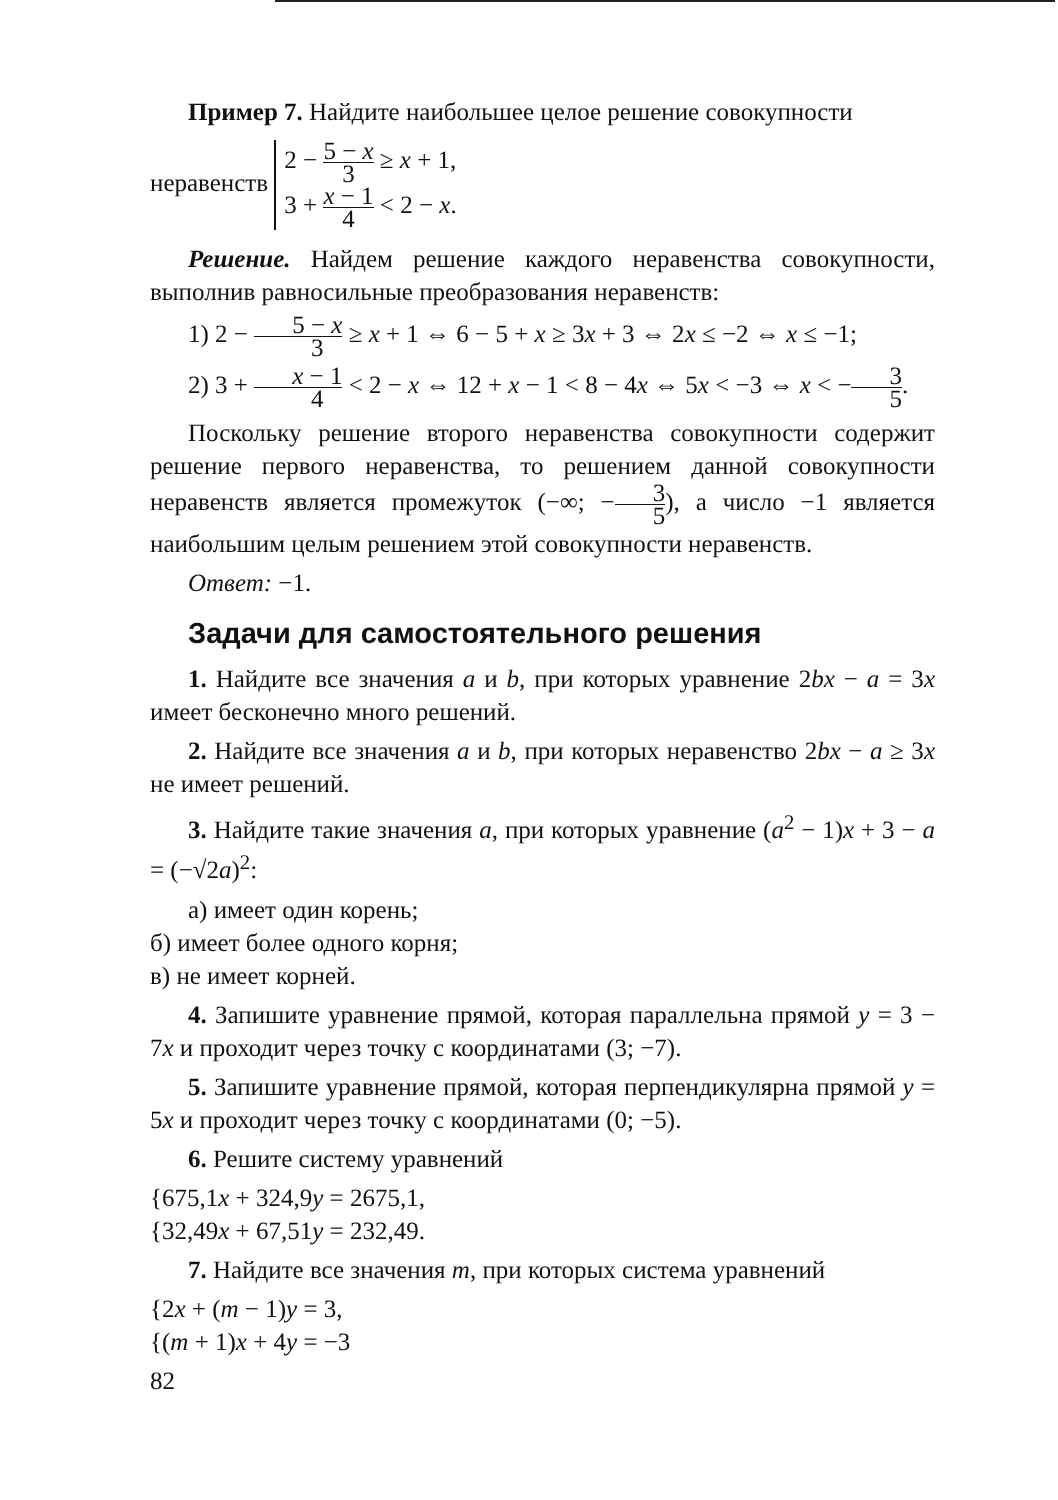Пример 7. Найдите наибольшее целое решение совокупности
неравенств 2 − 5 − x 3 ≥ x + 1,
3 + x − 1 4 < 2 − x.
Решение. Найдем решение каждого неравенства совокупности, выполнив равносильные преобразования неравенств:
1) 2 − 5 − x 3 ≥ x + 1 ⇔ 6 − 5 + x ≥ 3x + 3 ⇔ 2x ≤ −2 ⇔ x ≤ −1;
2) 3 + x − 1 4 < 2 − x ⇔ 12 + x − 1 < 8 − 4x ⇔ 5x < −3 ⇔ x < −3 5.
Поскольку решение второго неравенства совокупности содержит решение первого неравенства, то решением данной совокупности неравенств является промежуток (−∞; −3 5), а число −1 является наибольшим целым решением этой совокупности неравенств.
Ответ: −1.
Задачи для самостоятельного решения
1. Найдите все значения a и b, при которых уравнение 2bx − a = 3x имеет бесконечно много решений.
2. Найдите все значения a и b, при которых неравенство 2bx − a ≥ 3x не имеет решений.
3. Найдите такие значения a, при которых уравнение (a<sup>2</sup> − 1)x + 3 − a = (−√2a)<sup>2</sup>:
а) имеет один корень;
б) имеет более одного корня;
в) не имеет корней.
4. Запишите уравнение прямой, которая параллельна прямой y = 3 − 7x и проходит через точку с координатами (3; −7).
5. Запишите уравнение прямой, которая перпендикулярна прямой y = 5x и проходит через точку с координатами (0; −5).
6. Решите систему уравнений
{675,1x + 324,9y = 2675,1,
{32,49x + 67,51y = 232,49.
7. Найдите все значения m, при которых система уравнений
{2x + (m − 1)y = 3,
{(m + 1)x + 4y = −3
82